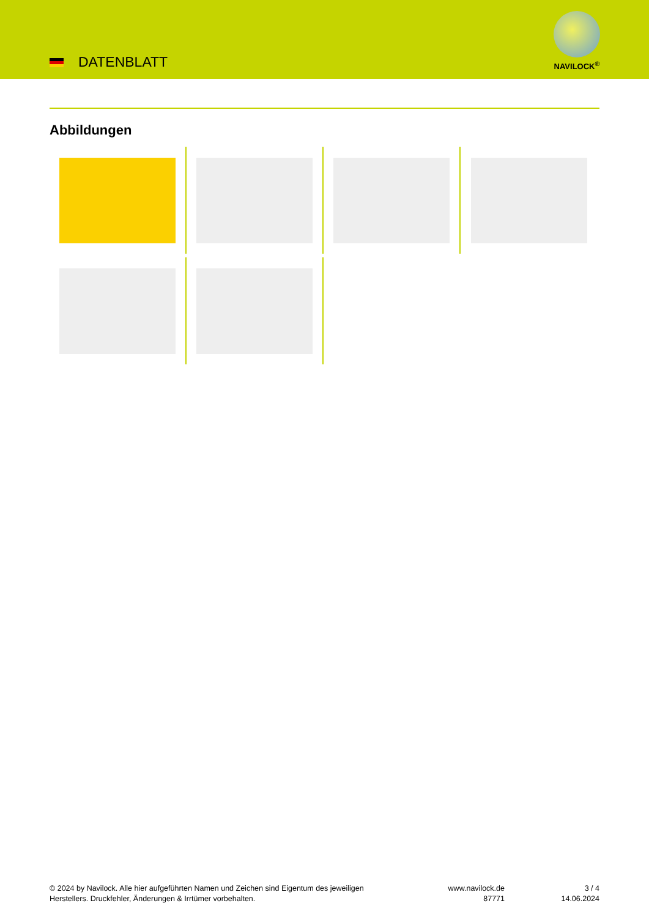DATENBLATT
NAVILOCK<sup>®</sup>
Abbildungen
© 2024 by Navilock. Alle hier aufgeführten Namen und Zeichen sind Eigentum des jeweiligen
Herstellers. Druckfehler, Änderungen & Irrtümer vorbehalten.
www.navilock.de
87771
3 / 4
14.06.2024